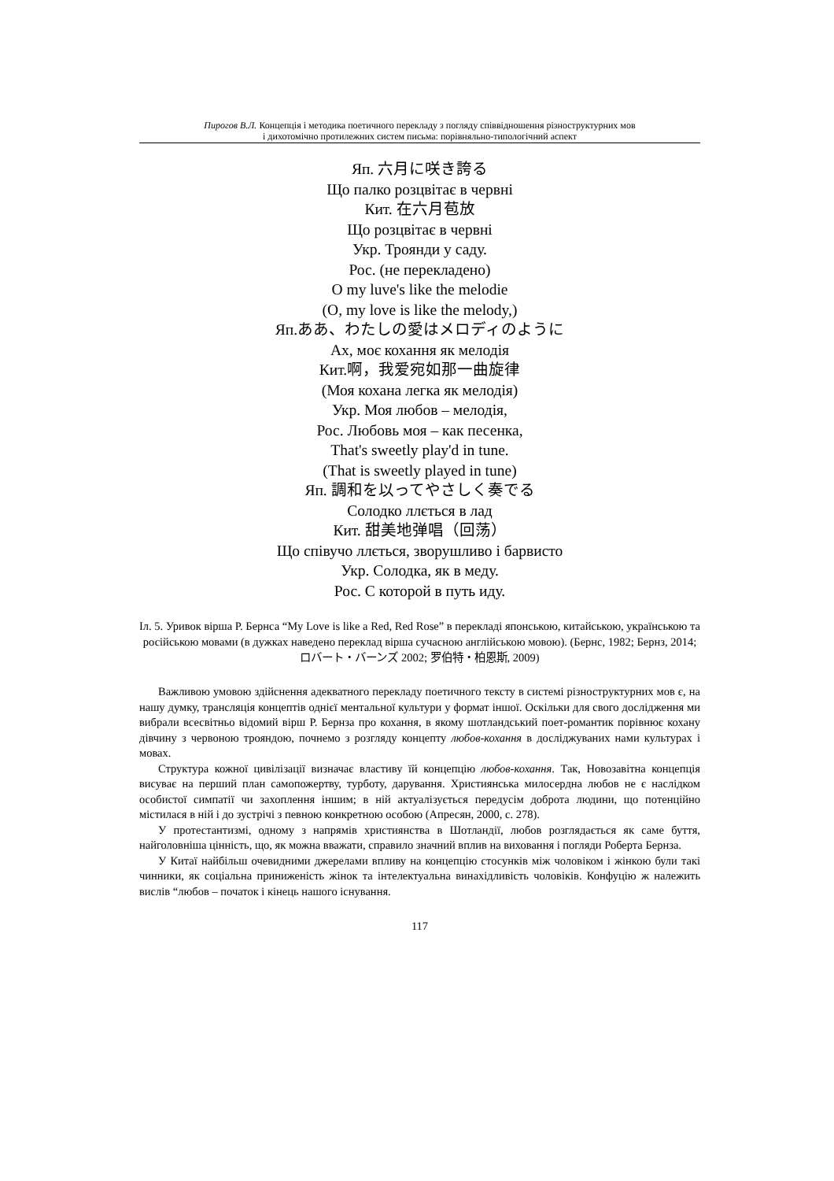Пирогов В.Л. Концепція і методика поетичного перекладу з погляду співвідношення різноструктурних мов
і дихотомічно протилежних систем письма: порівняльно-типологічний аспект
Яп. 六月に咲き誇る
Що палко розцвітає в червні
Кит. 在六月苞放
Що розцвітає в червні
Укр. Троянди у саду.
Рос. (не перекладено)
O my luve's like the melodie
(O, my love is like the melody,)
Яп.ああ、わたしの愛はメロディのように
Ах, моє кохання як мелодія
Кит.啊，我爱宛如那一曲旋律
(Моя кохана легка як мелодія)
Укр. Моя любов – мелодія,
Рос. Любовь моя – как песенка,
That's sweetly play'd in tune.
(That is sweetly played in tune)
Яп. 調和を以ってやさしく奏でる
Солодко ллється в лад
Кит. 甜美地弹唱（回荡）
Що співучо ллється, зворушливо і барвисто
Укр. Солодка, як в меду.
Рос. С которой в путь иду.
Іл. 5. Уривок вірша Р. Бернса “My Love is like a Red, Red Rose” в перекладі японською, китайською, українською та російською мовами (в дужках наведено переклад вірша сучасною англійською мовою). (Бернс, 1982; Бернз, 2014; ロバート・バーンズ 2002; 罗伯特・柏恩斯, 2009)
Важливою умовою здійснення адекватного перекладу поетичного тексту в системі різноструктурних мов є, на нашу думку, трансляція концептів однієї ментальної культури у формат іншої. Оскільки для свого дослідження ми вибрали всесвітньо відомий вірш Р. Бернза про кохання, в якому шотландський поет-романтик порівнює кохану дівчину з червоною трояндою, почнемо з розгляду концепту любов-кохання в досліджуваних нами культурах і мовах.
Структура кожної цивілізації визначає властиву їй концепцію любов-кохання. Так, Новозавітна концепція висуває на перший план самопожертву, турботу, дарування. Християнська милосердна любов не є наслідком особистої симпатії чи захоплення іншим; в ній актуалізується передусім доброта людини, що потенційно містилася в ній і до зустрічі з певною конкретною особою (Апресян, 2000, с. 278).
У протестантизмі, одному з напрямів християнства в Шотландії, любов розглядається як саме буття, найголовніша цінність, що, як можна вважати, справило значний вплив на виховання і погляди Роберта Бернза.
У Китаї найбільш очевидними джерелами впливу на концепцію стосунків між чоловіком і жінкою були такі чинники, як соціальна приниженість жінок та інтелектуальна винахідливість чоловіків. Конфуцію ж належить вислів “любов – початок і кінець нашого існування.
117